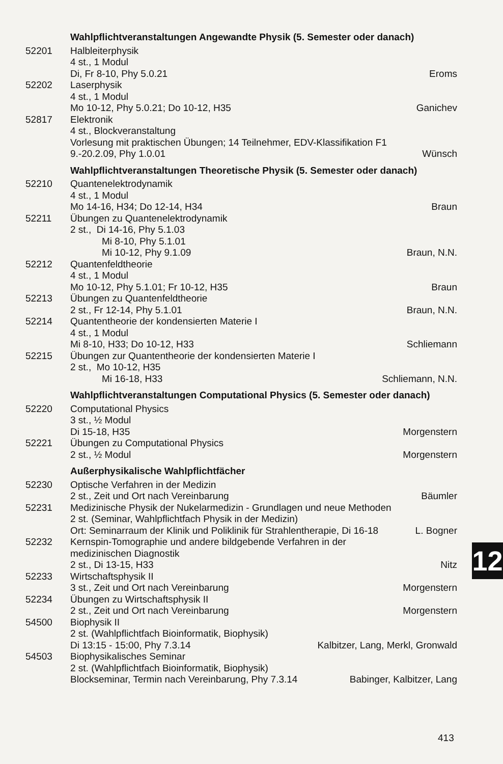Wahlpflichtveranstaltungen Angewandte Physik (5. Semester oder danach)
52201 Halbleiterphysik
4 st., 1 Modul
Di, Fr 8-10, Phy 5.0.21 Eroms
52202 Laserphysik
4 st., 1 Modul
Mo 10-12, Phy 5.0.21; Do 10-12, H35 Ganichev
52817 Elektronik
4 st., Blockveranstaltung
Vorlesung mit praktischen Übungen; 14 Teilnehmer, EDV-Klassifikation F1
9.-20.2.09, Phy 1.0.01 Wünsch
Wahlpflichtveranstaltungen Theoretische Physik (5. Semester oder danach)
52210 Quantenelektrodynamik
4 st., 1 Modul
Mo 14-16, H34; Do 12-14, H34 Braun
52211 Übungen zu Quantenelektrodynamik
2 st., Di 14-16, Phy 5.1.03
Mi 8-10, Phy 5.1.01
Mi 10-12, Phy 9.1.09 Braun, N.N.
52212 Quantenfeldtheorie
4 st., 1 Modul
Mo 10-12, Phy 5.1.01; Fr 10-12, H35 Braun
52213 Übungen zu Quantenfeldtheorie
2 st., Fr 12-14, Phy 5.1.01 Braun, N.N.
52214 Quantentheorie der kondensierten Materie I
4 st., 1 Modul
Mi 8-10, H33; Do 10-12, H33 Schliemann
52215 Übungen zur Quantentheorie der kondensierten Materie I
2 st., Mo 10-12, H35
Mi 16-18, H33 Schliemann, N.N.
Wahlpflichtveranstaltungen Computational Physics (5. Semester oder danach)
52220 Computational Physics
3 st., ½ Modul
Di 15-18, H35 Morgenstern
52221 Übungen zu Computational Physics
2 st., ½ Modul Morgenstern
Außerphysikalische Wahlpflichtfächer
52230 Optische Verfahren in der Medizin
2 st., Zeit und Ort nach Vereinbarung Bäumler
52231 Medizinische Physik der Nukelarmedizin - Grundlagen und neue Methoden
2 st. (Seminar, Wahlpflichtfach Physik in der Medizin)
Ort: Seminarraum der Klinik und Poliklinik für Strahlentherapie, Di 16-18 L. Bogner
52232 Kernspin-Tomographie und andere bildgebende Verfahren in der
medizinischen Diagnostik
2 st., Di 13-15, H33 Nitz
52233 Wirtschaftsphysik II
3 st., Zeit und Ort nach Vereinbarung Morgenstern
52234 Übungen zu Wirtschaftsphysik II
2 st., Zeit und Ort nach Vereinbarung Morgenstern
54500 Biophysik II
2 st. (Wahlpflichtfach Bioinformatik, Biophysik)
Di 13:15 - 15:00, Phy 7.3.14 Kalbitzer, Lang, Merkl, Gronwald
54503 Biophysikalisches Seminar
2 st. (Wahlpflichtfach Bioinformatik, Biophysik)
Blockseminar, Termin nach Vereinbarung, Phy 7.3.14 Babinger, Kalbitzer, Lang
12
413